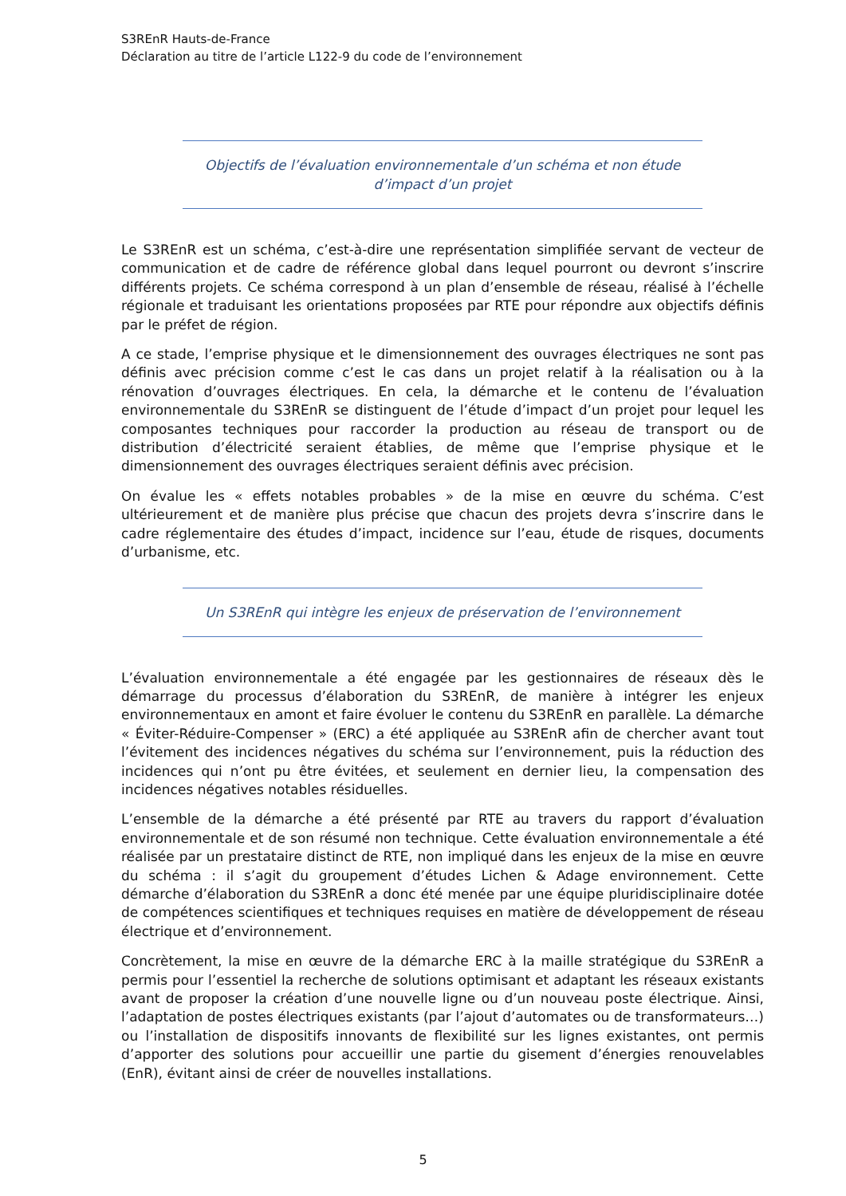S3REnR Hauts-de-France
Déclaration au titre de l’article L122-9 du code de l’environnement
Objectifs de l’évaluation environnementale d’un schéma et non étude d’impact d’un projet
Le S3REnR est un schéma, c’est-à-dire une représentation simplifiée servant de vecteur de communication et de cadre de référence global dans lequel pourront ou devront s’inscrire différents projets. Ce schéma correspond à un plan d’ensemble de réseau, réalisé à l’échelle régionale et traduisant les orientations proposées par RTE pour répondre aux objectifs définis par le préfet de région.
A ce stade, l’emprise physique et le dimensionnement des ouvrages électriques ne sont pas définis avec précision comme c’est le cas dans un projet relatif à la réalisation ou à la rénovation d’ouvrages électriques. En cela, la démarche et le contenu de l’évaluation environnementale du S3REnR se distinguent de l’étude d’impact d’un projet pour lequel les composantes techniques pour raccorder la production au réseau de transport ou de distribution d’électricité seraient établies, de même que l’emprise physique et le dimensionnement des ouvrages électriques seraient définis avec précision.
On évalue les « effets notables probables » de la mise en œuvre du schéma. C’est ultérieurement et de manière plus précise que chacun des projets devra s’inscrire dans le cadre réglementaire des études d’impact, incidence sur l’eau, étude de risques, documents d’urbanisme, etc.
Un S3REnR qui intègre les enjeux de préservation de l’environnement
L’évaluation environnementale a été engagée par les gestionnaires de réseaux dès le démarrage du processus d’élaboration du S3REnR, de manière à intégrer les enjeux environnementaux en amont et faire évoluer le contenu du S3REnR en parallèle. La démarche « Éviter-Réduire-Compenser » (ERC) a été appliquée au S3REnR afin de chercher avant tout l’évitement des incidences négatives du schéma sur l’environnement, puis la réduction des incidences qui n’ont pu être évitées, et seulement en dernier lieu, la compensation des incidences négatives notables résiduelles.
L’ensemble de la démarche a été présenté par RTE au travers du rapport d’évaluation environnementale et de son résumé non technique. Cette évaluation environnementale a été réalisée par un prestataire distinct de RTE, non impliqué dans les enjeux de la mise en œuvre du schéma : il s’agit du groupement d’études Lichen & Adage environnement. Cette démarche d’élaboration du S3REnR a donc été menée par une équipe pluridisciplinaire dotée de compétences scientifiques et techniques requises en matière de développement de réseau électrique et d’environnement.
Concrètement, la mise en œuvre de la démarche ERC à la maille stratégique du S3REnR a permis pour l’essentiel la recherche de solutions optimisant et adaptant les réseaux existants avant de proposer la création d’une nouvelle ligne ou d’un nouveau poste électrique. Ainsi, l’adaptation de postes électriques existants (par l’ajout d’automates ou de transformateurs…) ou l’installation de dispositifs innovants de flexibilité sur les lignes existantes, ont permis d’apporter des solutions pour accueillir une partie du gisement d’énergies renouvelables (EnR), évitant ainsi de créer de nouvelles installations.
5